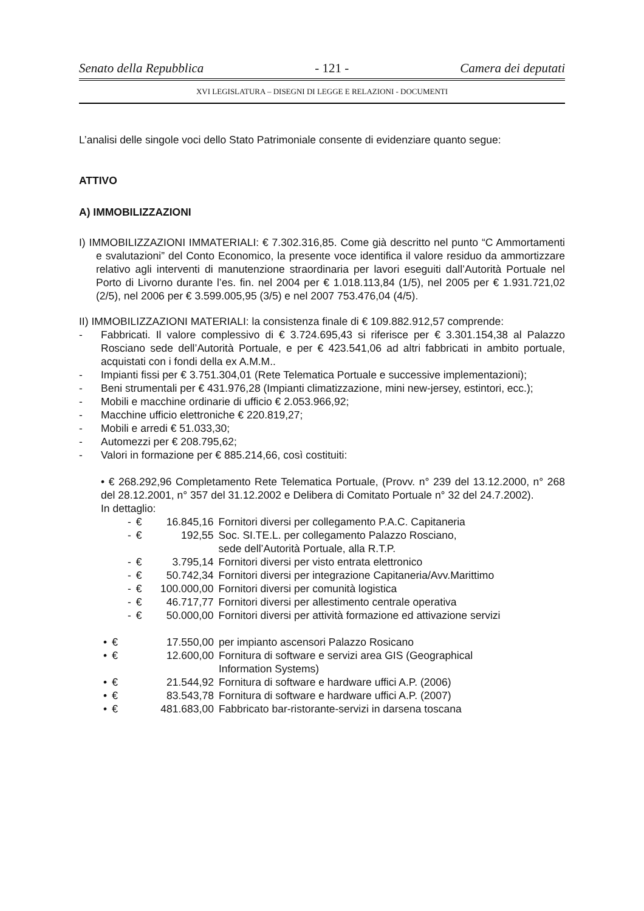Senato della Repubblica - 121 - Camera dei deputati
XVI LEGISLATURA – DISEGNI DI LEGGE E RELAZIONI - DOCUMENTI
L’analisi delle singole voci dello Stato Patrimoniale consente di evidenziare quanto segue:
ATTIVO
A) IMMOBILIZZAZIONI
I) IMMOBILIZZAZIONI IMMATERIALI: € 7.302.316,85. Come già descritto nel punto “C Ammortamenti e svalutazioni” del Conto Economico, la presente voce identifica il valore residuo da ammortizzare relativo agli interventi di manutenzione straordinaria per lavori eseguiti dall’Autorità Portuale nel Porto di Livorno durante l’es. fin. nel 2004 per € 1.018.113,84 (1/5), nel 2005 per € 1.931.721,02 (2/5), nel 2006 per € 3.599.005,95 (3/5) e nel 2007 753.476,04 (4/5).
II) IMMOBILIZZAZIONI MATERIALI: la consistenza finale di € 109.882.912,57 comprende:
-
Fabbricati. Il valore complessivo di € 3.724.695,43 si riferisce per € 3.301.154,38 al Palazzo Rosciano sede dell’Autorità Portuale, e per € 423.541,06 ad altri fabbricati in ambito portuale, acquistati con i fondi della ex A.M.M..
-
Impianti fissi per € 3.751.304,01 (Rete Telematica Portuale e successive implementazioni);
-
Beni strumentali per € 431.976,28 (Impianti climatizzazione, mini new-jersey, estintori, ecc.);
-
Mobili e macchine ordinarie di ufficio € 2.053.966,92;
-
Macchine ufficio elettroniche € 220.819,27;
-
Mobili e arredi € 51.033,30;
-
Automezzi per € 208.795,62;
-
Valori in formazione per € 885.214,66, così costituiti:
• € 268.292,96 Completamento Rete Telematica Portuale, (Provv. n° 239 del 13.12.2000, n° 268 del 28.12.2001, n° 357 del 31.12.2002 e Delibera di Comitato Portuale n° 32 del 24.7.2002).
In dettaglio:
| - | € | 16.845,16 | Fornitori diversi per collegamento P.A.C. Capitaneria |
| - | € | 192,55 | Soc. SI.TE.L. per collegamento Palazzo Rosciano, sede dell’Autorità Portuale, alla R.T.P. |
| - | € | 3.795,14 | Fornitori diversi per visto entrata elettronico |
| - | € | 50.742,34 | Fornitori diversi per integrazione Capitaneria/Avv.Marittimo |
| - | € | 100.000,00 | Fornitori diversi per comunità logistica |
| - | € | 46.717,77 | Fornitori diversi per allestimento centrale operativa |
| - | € | 50.000,00 | Fornitori diversi per attività formazione ed attivazione servizi |
| • | € | 17.550,00 | per impianto ascensori Palazzo Rosicano |
| • | € | 12.600,00 | Fornitura di software e servizi area GIS (Geographical Information Systems) |
| • | € | 21.544,92 | Fornitura di software e hardware uffici A.P. (2006) |
| • | € | 83.543,78 | Fornitura di software e hardware uffici A.P. (2007) |
| • | € | 481.683,00 | Fabbricato bar-ristorante-servizi in darsena toscana |